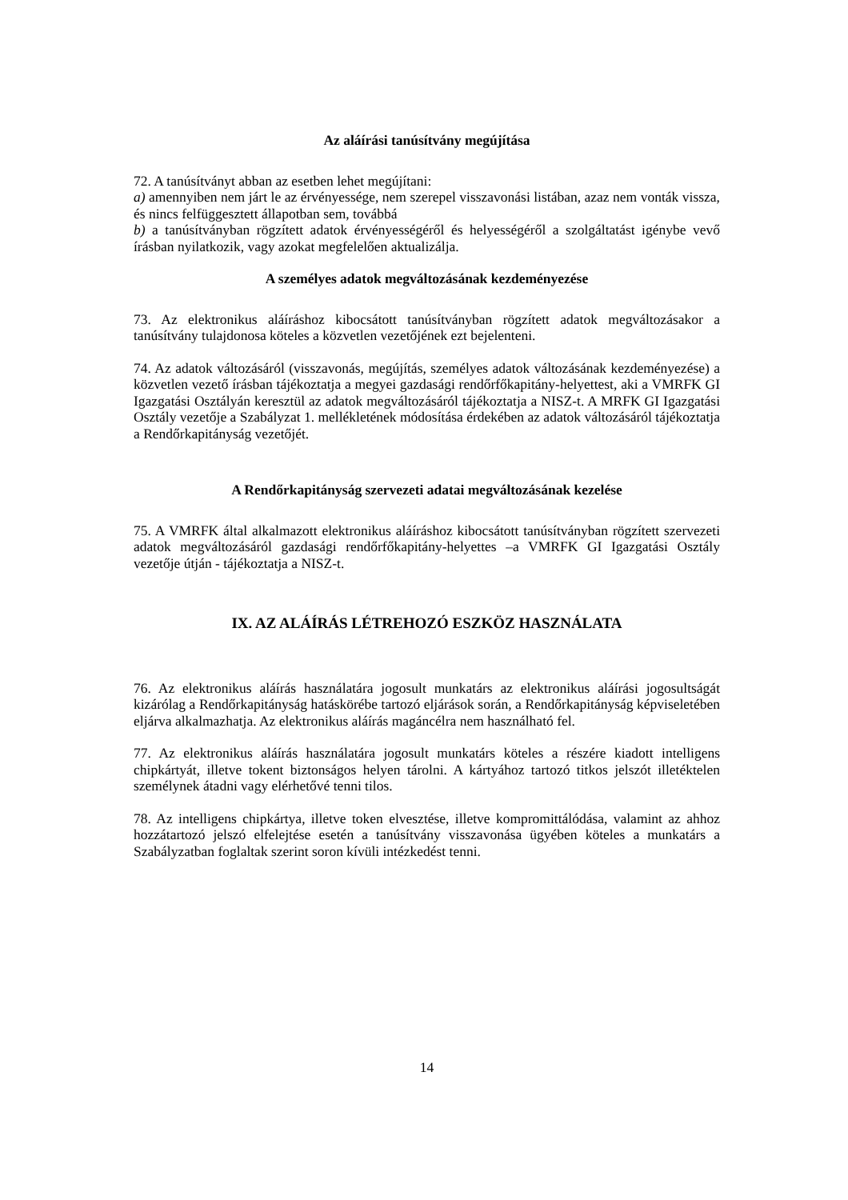Az aláírási tanúsítvány megújítása
72. A tanúsítványt abban az esetben lehet megújítani:
a) amennyiben nem járt le az érvényessége, nem szerepel visszavonási listában, azaz nem vonták vissza, és nincs felfüggesztett állapotban sem, továbbá
b) a tanúsítványban rögzített adatok érvényességéről és helyességéről a szolgáltatást igénybe vevő írásban nyilatkozik, vagy azokat megfelelően aktualizálja.
A személyes adatok megváltozásának kezdeményezése
73. Az elektronikus aláíráshoz kibocsátott tanúsítványban rögzített adatok megváltozásakor a tanúsítvány tulajdonosa köteles a közvetlen vezetőjének ezt bejelenteni.
74. Az adatok változásáról (visszavonás, megújítás, személyes adatok változásának kezdeményezése) a közvetlen vezető írásban tájékoztatja a megyei gazdasági rendőrfőkapitány-helyettest, aki a VMRFK GI Igazgatási Osztályán keresztül az adatok megváltozásáról tájékoztatja a NISZ-t. A MRFK GI Igazgatási Osztály vezetője a Szabályzat 1. mellékletének módosítása érdekében az adatok változásáról tájékoztatja a Rendőrkapitányság vezetőjét.
A Rendőrkapitányság szervezeti adatai megváltozásának kezelése
75. A VMRFK által alkalmazott elektronikus aláíráshoz kibocsátott tanúsítványban rögzített szervezeti adatok megváltozásáról gazdasági rendőrfőkapitány-helyettes –a VMRFK GI Igazgatási Osztály vezetője útján - tájékoztatja a NISZ-t.
IX. AZ ALÁÍRÁS LÉTREHOZÓ ESZKÖZ HASZNÁLATA
76. Az elektronikus aláírás használatára jogosult munkatárs az elektronikus aláírási jogosultságát kizárólag a Rendőrkapitányság hatáskörébe tartozó eljárások során, a Rendőrkapitányság képviseletében eljárva alkalmazhatja. Az elektronikus aláírás magáncélra nem használható fel.
77. Az elektronikus aláírás használatára jogosult munkatárs köteles a részére kiadott intelligens chipkártyát, illetve tokent biztonságos helyen tárolni. A kártyához tartozó titkos jelszót illetéktelen személynek átadni vagy elérhetővé tenni tilos.
78. Az intelligens chipkártya, illetve token elvesztése, illetve kompromittálódása, valamint az ahhoz hozzátartozó jelszó elfelejtése esetén a tanúsítvány visszavonása ügyében köteles a munkatárs a Szabályzatban foglaltak szerint soron kívüli intézkedést tenni.
14